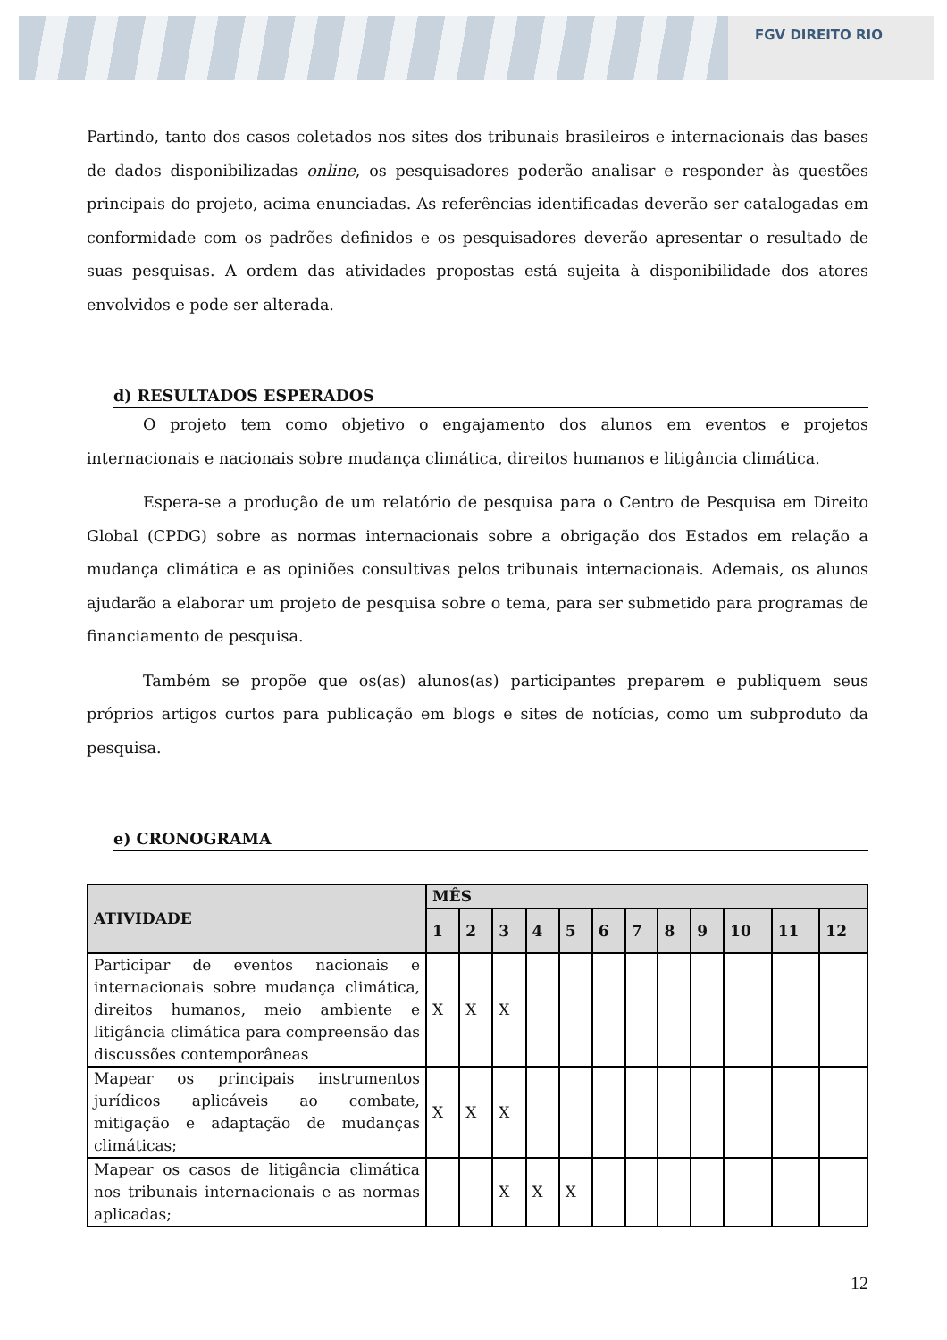FGV DIREITO RIO
Partindo, tanto dos casos coletados nos sites dos tribunais brasileiros e internacionais das bases de dados disponibilizadas online, os pesquisadores poderão analisar e responder às questões principais do projeto, acima enunciadas. As referências identificadas deverão ser catalogadas em conformidade com os padrões definidos e os pesquisadores deverão apresentar o resultado de suas pesquisas. A ordem das atividades propostas está sujeita à disponibilidade dos atores envolvidos e pode ser alterada.
d) RESULTADOS ESPERADOS
O projeto tem como objetivo o engajamento dos alunos em eventos e projetos internacionais e nacionais sobre mudança climática, direitos humanos e litigância climática.
Espera-se a produção de um relatório de pesquisa para o Centro de Pesquisa em Direito Global (CPDG) sobre as normas internacionais sobre a obrigação dos Estados em relação a mudança climática e as opiniões consultivas pelos tribunais internacionais. Ademais, os alunos ajudarão a elaborar um projeto de pesquisa sobre o tema, para ser submetido para programas de financiamento de pesquisa.
Também se propõe que os(as) alunos(as) participantes preparem e publiquem seus próprios artigos curtos para publicação em blogs e sites de notícias, como um subproduto da pesquisa.
e) CRONOGRAMA
| ATIVIDADE | MÊS | | | | | | | | | | | |
| --- | --- | --- | --- | --- | --- | --- | --- | --- | --- | --- | --- | --- |
| | 1 | 2 | 3 | 4 | 5 | 6 | 7 | 8 | 9 | 10 | 11 | 12 |
| Participar de eventos nacionais e internacionais sobre mudança climática, direitos humanos, meio ambiente e litigância climática para compreensão das discussões contemporâneas | X | X | X | | | | | | | | | |
| Mapear os principais instrumentos jurídicos aplicáveis ao combate, mitigação e adaptação de mudanças climáticas; | X | X | X | | | | | | | | | |
| Mapear os casos de litigância climática nos tribunais internacionais e as normas aplicadas; | | | X | X | X | | | | | | | |
12